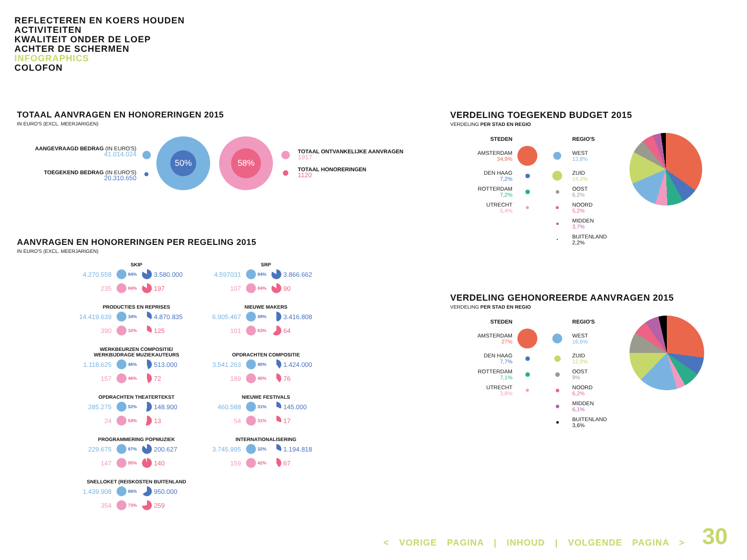REFLECTEREN EN KOERS HOUDEN
ACTIVITEITEN
KWALITEIT ONDER DE LOEP
ACHTER DE SCHERMEN
INFOGRAPHICS
COLOFON
TOTAAL AANVRAGEN EN HONORERINGEN 2015
IN EURO'S (EXCL. MEERJARIGEN)
AANGEVRAAGD BEDRAG (IN EURO'S)
41.014.024
TOEGEKEND BEDRAG (IN EURO'S)
20.310.650
50%
58%
TOTAAL ONTVANKELIJKE AANVRAGEN
1917
TOTAAL HONORERINGEN
1120
AANVRAGEN EN HONORERINGEN PER REGELING 2015
IN EURO'S (EXCL. MEERJARIGEN)
SKIP
4.270.558 84% 3.580.000
235 84% 197
SRP
4.597031 84% 3.866.662
107 84% 90
PRODUCTIES EN REPRISES
14.419.639 34% 4.870.835
390 32% 125
NIEUWE MAKERS
6.905.467 49% 3.416.808
101 63% 64
WERKBEURZEN COMPOSITIE/
WERKBIJDRAGE MUZIEKAUTEURS
1.118.625 46% 513.000
157 46% 72
OPDRACHTEN COMPOSITIE
3.541.263 40% 1.424.000
189 40% 76
OPDRACHTEN THEATERTEKST
285.275 52% 148.900
24 54% 13
NIEUWE FESTIVALS
460.588 31% 145.000
54 31% 17
PROGRAMMERING POPMUZIEK
229.675 87% 200.627
147 95% 140
INTERNATIONALISERING
3.745.995 32% 1.194.818
159 42% 67
SNELLOKET (REISKOSTEN BUITENLAND
1.439.908 66% 950.000
354 73% 259
VERDELING TOEGEKEND BUDGET 2015
VERDELING PER STAD EN REGIO
STEDEN REGIO'S
AMSTERDAM
34,9%
WEST
13,8%
DEN HAAG
7,2%
ZUID
14,3%
ROTTERDAM
7,2%
OOST
6,2%
UTRECHT
5,4%
NOORD
5,2%
MIDDEN
3,7%
BUITENLAND
2,2%
VERDELING GEHONOREERDE AANVRAGEN 2015
VERDELING PER STAD EN REGIO
STEDEN REGIO'S
AMSTERDAM
27%
WEST
16,6%
DEN HAAG
7,7%
ZUID
12,9%
ROTTERDAM
7,1%
OOST
9%
UTRECHT
3,8%
NOORD
6,2%
MIDDEN
6,1%
BUITENLAND
3,6%
< VORIGE PAGINA | INHOUD | VOLGENDE PAGINA >
30